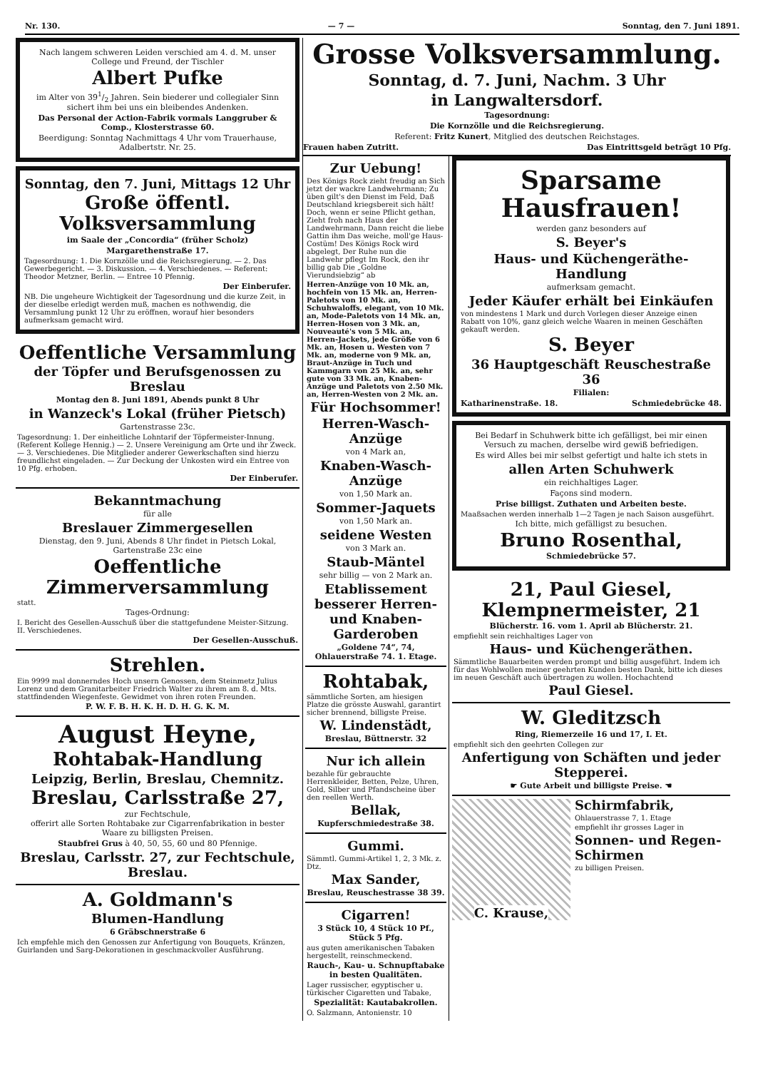Nr. 130. — 7 — Sonntag, den 7. Juni 1891.
Nach langem schweren Leiden verschied am 4. d. M. unser College und Freund, der Tischler
Albert Pufke
im Alter von 391/2 Jahren. Sein biederer und collegialer Sinn sichert ihm bei uns ein bleibendes Andenken.
Das Personal der Action-Fabrik vormals Langgruber & Comp., Klosterstrasse 60.
Beerdigung: Sonntag Nachmittags 4 Uhr vom Trauerhause, Adalbertstr. Nr. 25.
Sonntag, den 7. Juni, Mittags 12 Uhr
Große öffentl. Volksversammlung
im Saale der „Concordia“ (früher Scholz)
Margarethenstraße 17.
Tagesordnung: 1. Die Kornzölle und die Reichsregierung. — 2. Das Gewerbegericht. — 3. Diskussion. — 4. Verschiedenes. — Referent: Theodor Metzner, Berlin. — Entree 10 Pfennig.
Der Einberufer.
NB. Die ungeheure Wichtigkeit der Tagesordnung und die kurze Zeit, in der dieselbe erledigt werden muß, machen es nothwendig, die Versammlung punkt 12 Uhr zu eröffnen, worauf hier besonders aufmerksam gemacht wird.
Oeffentliche Versammlung
der Töpfer und Berufsgenossen zu Breslau
Montag den 8. Juni 1891, Abends punkt 8 Uhr
in Wanzeck's Lokal (früher Pietsch)
Gartenstrasse 23c.
Tagesordnung: 1. Der einheitliche Lohntarif der Töpfermeister-Innung. (Referent Kollege Hennig.) — 2. Unsere Vereinigung am Orte und ihr Zweck. — 3. Verschiedenes. Die Mitglieder anderer Gewerkschaften sind hierzu freundlichst eingeladen. — Zur Deckung der Unkosten wird ein Entree von 10 Pfg. erhoben.
Der Einberufer.
Bekanntmachung
für alle
Breslauer Zimmergesellen
Dienstag, den 9. Juni, Abends 8 Uhr findet in Pietsch Lokal, Gartenstraße 23c eine
Oeffentliche Zimmerversammlung
statt.
Tages-Ordnung:
I. Bericht des Gesellen-Ausschuß über die stattgefundene Meister-Sitzung.
II. Verschiedenes.
Der Gesellen-Ausschuß.
Strehlen.
Ein 9999 mal donnerndes Hoch unsern Genossen, dem Steinmetz Julius Lorenz und dem Granitarbeiter Friedrich Walter zu ihrem am 8. d. Mts. stattfindenden Wiegenfeste. Gewidmet von ihren roten Freunden.
P. W. F. B. H. K. H. D. H. G. K. M.
August Heyne,
Rohtabak-Handlung
Leipzig, Berlin, Breslau, Chemnitz.
Breslau, Carlsstraße 27,
zur Fechtschule,
offerirt alle Sorten Rohtabake zur Cigarrenfabrikation in bester Waare zu billigsten Preisen.
Staubfrei Grus à 40, 50, 55, 60 und 80 Pfennige.
Breslau, Carlsstr. 27, zur Fechtschule, Breslau.
A. Goldmann's
Blumen-Handlung
6 Gräbschnerstraße 6
Ich empfehle mich den Genossen zur Anfertigung von Bouquets, Kränzen, Guirlanden und Sarg-Dekorationen in geschmackvoller Ausführung.
Grosse Volksversammlung.
Sonntag, d. 7. Juni, Nachm. 3 Uhr
in Langwaltersdorf.
Tagesordnung:
Die Kornzölle und die Reichsregierung.
Referent: Fritz Kunert, Mitglied des deutschen Reichstages.
Frauen haben Zutritt. Das Eintrittsgeld beträgt 10 Pfg.
Zur Uebung!
Des Königs Rock zieht freudig an Sich jetzt der wackre Landwehrmann; Zu üben gilt's den Dienst im Feld, Daß Deutschland kriegsbereit sich hält! Doch, wenn er seine Pflicht gethan, Zieht froh nach Haus der Landwehrmann, Dann reicht die liebe Gattin ihm Das weiche, moll'ge Haus-Costüm! Des Königs Rock wird abgelegt, Der Ruhe nun die Landwehr pflegt Im Rock, den ihr billig gab Die „Goldne Vierundsiebzig“ ab
Herren-Anzüge von 10 Mk. an, hochfein von 15 Mk. an, Herren-Paletots von 10 Mk. an, Schuhwaloffs, elegant, von 10 Mk. an, Mode-Paletots von 14 Mk. an, Herren-Hosen von 3 Mk. an, Nouveauté's von 5 Mk. an, Herren-Jackets, jede Größe von 6 Mk. an, Hosen u. Westen von 7 Mk. an, moderne von 9 Mk. an, Braut-Anzüge in Tuch und Kammgarn von 25 Mk. an, sehr gute von 33 Mk. an, Knaben-Anzüge und Paletots von 2.50 Mk. an, Herren-Westen von 2 Mk. an.
Für Hochsommer!
Herren-Wasch-Anzüge
von 4 Mark an,
Knaben-Wasch-Anzüge
von 1,50 Mark an.
Sommer-Jaquets
von 1,50 Mark an.
seidene Westen
von 3 Mark an.
Staub-Mäntel
sehr billig — von 2 Mark an.
Etablissement besserer Herren- und Knaben-Garderoben
„Goldene 74“, 74, Ohlauerstraße 74. 1. Etage.
Rohtabak,
sämmtliche Sorten, am hiesigen Platze die grösste Auswahl, garantirt sicher brennend, billigste Preise.
W. Lindenstädt,
Breslau, Büttnerstr. 32
Nur ich allein
bezahle für gebrauchte Herrenkleider, Betten, Pelze, Uhren, Gold, Silber und Pfandscheine über den reellen Werth.
Bellak,
Kupferschmiedestraße 38.
Gummi.
Sämmtl. Gummi-Artikel 1, 2, 3 Mk. z. Dtz.
Max Sander,
Breslau, Reuschestrasse 38 39.
Cigarren!
3 Stück 10, 4 Stück 10 Pf., Stück 5 Pfg.
aus guten amerikanischen Tabaken hergestellt, reinschmeckend.
Rauch-, Kau- u. Schnupftabake in besten Qualitäten.
Lager russischer, egyptischer u. türkischer Cigaretten und Tabake,
Spezialität: Kautabakrollen.
O. Salzmann, Antonienstr. 10
Sparsame Hausfrauen!
werden ganz besonders auf
S. Beyer's
Haus- und Küchengeräthe-Handlung
aufmerksam gemacht.
Jeder Käufer erhält bei Einkäufen
von mindestens 1 Mark und durch Vorlegen dieser Anzeige einen Rabatt von 10%, ganz gleich welche Waaren in meinen Geschäften gekauft werden.
S. Beyer
36 Hauptgeschäft Reuschestraße 36
Filialen:
Katharinenstraße. 18. Schmiedebrücke 48.
Bei Bedarf in Schuhwerk bitte ich gefälligst, bei mir einen Versuch zu machen, derselbe wird gewiß befriedigen.
Es wird Alles bei mir selbst gefertigt und halte ich stets in
allen Arten Schuhwerk
ein reichhaltiges Lager.
Façons sind modern.
Prise billigst. Zuthaten und Arbeiten beste.
Maaßsachen werden innerhalb 1—2 Tagen je nach Saison ausgeführt.
Ich bitte, mich gefälligst zu besuchen.
Bruno Rosenthal,
Schmiedebrücke 57.
21, Paul Giesel, Klempnermeister, 21
Blücherstr. 16. vom 1. April ab Blücherstr. 21.
empfiehlt sein reichhaltiges Lager von
Haus- und Küchengeräthen.
Sämmtliche Bauarbeiten werden prompt und billig ausgeführt. Indem ich für das Wohlwollen meiner geehrten Kunden besten Dank, bitte ich dieses im neuen Geschäft auch übertragen zu wollen. Hochachtend
Paul Giesel.
W. Gleditzsch
Ring, Riemerzeile 16 und 17, I. Et.
empfiehlt sich den geehrten Collegen zur
Anfertigung von Schäften und jeder Stepperei.
☛ Gute Arbeit und billigste Preise. ☚
C. Krause,
Schirmfabrik,
Ohlauerstrasse 7, 1. Etage
empfiehlt ihr grosses Lager in
Sonnen- und Regen-Schirmen
zu billigen Preisen.